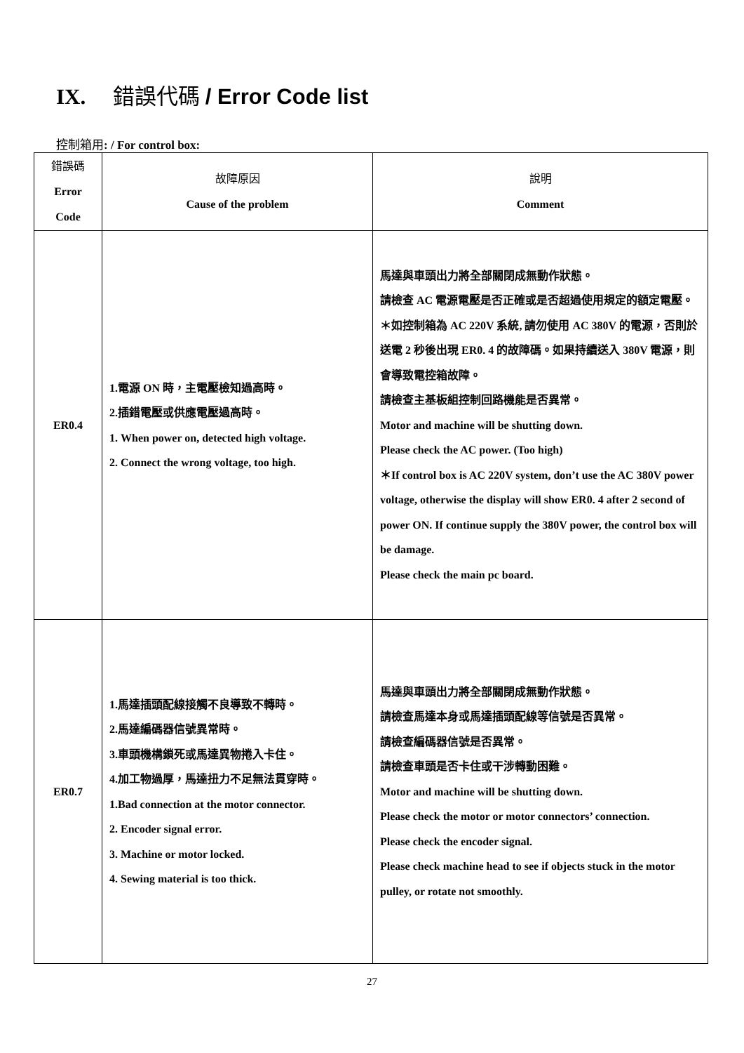IX. 錯誤代碼 / Error Code list
控制箱用: / For control box:
| 錯誤碼 Error Code | 故障原因 Cause of the problem | 說明 Comment |
| --- | --- | --- |
| ER0.4 | 1.電源 ON 時，主電壓檢知過高時。 2.插錯電壓或供應電壓過高時。 1. When power on, detected high voltage. 2. Connect the wrong voltage, too high. | 馬達與車頭出力將全部關閉成無動作狀態。 請檢查 AC 電源電壓是否正確或是否超過使用規定的額定電壓。 ＊如控制箱為 AC 220V 系統, 請勿使用 AC 380V 的電源，否則於送電 2 秒後出現 ER0. 4 的故障碼。如果持續送入 380V 電源，則會導致電控箱故障。 請檢查主基板組控制回路機能是否異常。 Motor and machine will be shutting down. Please check the AC power. (Too high) ＊If control box is AC 220V system, don’t use the AC 380V power voltage, otherwise the display will show ER0. 4 after 2 second of power ON. If continue supply the 380V power, the control box will be damage. Please check the main pc board. |
| ER0.7 | 1.馬達插頭配線接觸不良導致不轉時。 2.馬達編碼器信號異常時。 3.車頭機構鎖死或馬達異物捲入卡住。 4.加工物過厚，馬達扭力不足無法貫穿時。 1.Bad connection at the motor connector. 2. Encoder signal error. 3. Machine or motor locked. 4. Sewing material is too thick. | 馬達與車頭出力將全部關閉成無動作狀態。 請檢查馬達本身或馬達插頭配線等信號是否異常。 請檢查編碼器信號是否異常。 請檢查車頭是否卡住或干涉轉動困難。 Motor and machine will be shutting down. Please check the motor or motor connectors’ connection. Please check the encoder signal. Please check machine head to see if objects stuck in the motor pulley, or rotate not smoothly. |
27